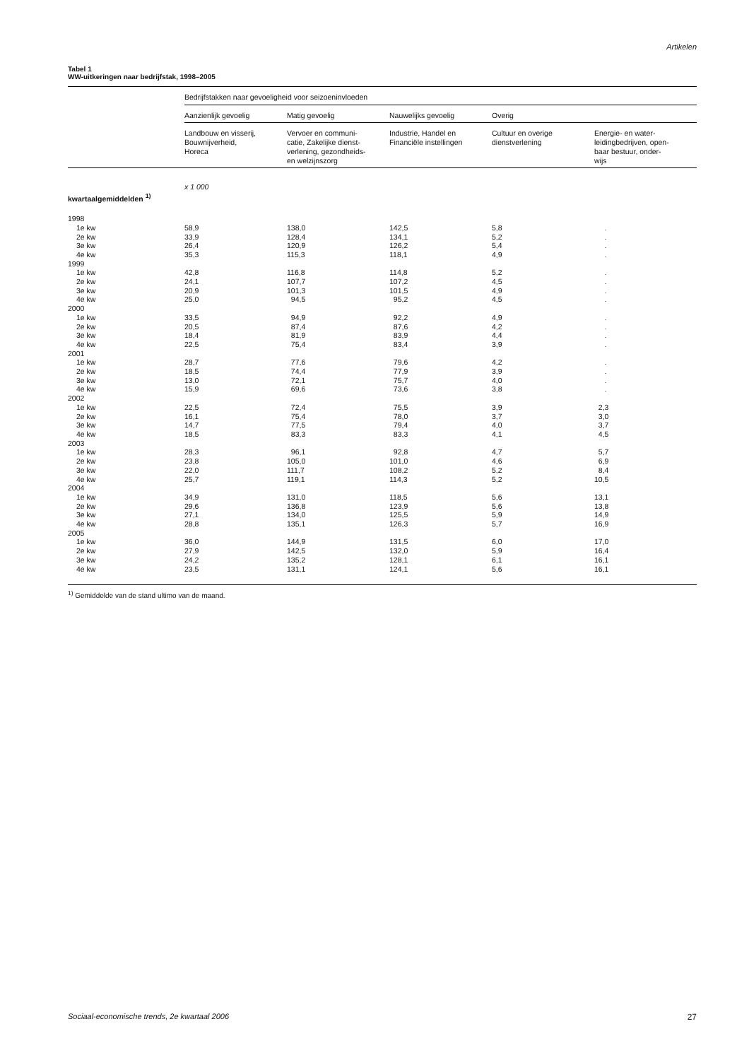Artikelen
Tabel 1
WW-uitkeringen naar bedrijfstak, 1998–2005
| | Bedrijfstakken naar gevoeligheid voor seizoeninvloeden | | | | |
| | Aanzienlijk gevoelig | Matig gevoelig | Nauwelijks gevoelig | Overig | |
| | Landbouw en visserij, Bouwnijverheid, Horeca | Vervoer en communi- catie, Zakelijke dienst- verlening, gezondheids- en welzijnszorg | Industrie, Handel en Financiële instellingen | Cultuur en overige dienstverlening | Energie- en water- leidingbedrijven, open- baar bestuur, onder- wijs |
| | x 1 000 | | | | |
| kwartaalgemiddelden <sup>1)</sup> | | | | | |
| 1998 | | | | | |
| 1e kw | 58,9 | 138,0 | 142,5 | 5,8 | . |
| 2e kw | 33,9 | 128,4 | 134,1 | 5,2 | . |
| 3e kw | 26,4 | 120,9 | 126,2 | 5,4 | . |
| 4e kw | 35,3 | 115,3 | 118,1 | 4,9 | . |
| 1999 | | | | | |
| 1e kw | 42,8 | 116,8 | 114,8 | 5,2 | . |
| 2e kw | 24,1 | 107,7 | 107,2 | 4,5 | . |
| 3e kw | 20,9 | 101,3 | 101,5 | 4,9 | . |
| 4e kw | 25,0 | 94,5 | 95,2 | 4,5 | . |
| 2000 | | | | | |
| 1e kw | 33,5 | 94,9 | 92,2 | 4,9 | . |
| 2e kw | 20,5 | 87,4 | 87,6 | 4,2 | . |
| 3e kw | 18,4 | 81,9 | 83,9 | 4,4 | . |
| 4e kw | 22,5 | 75,4 | 83,4 | 3,9 | . |
| 2001 | | | | | |
| 1e kw | 28,7 | 77,6 | 79,6 | 4,2 | . |
| 2e kw | 18,5 | 74,4 | 77,9 | 3,9 | . |
| 3e kw | 13,0 | 72,1 | 75,7 | 4,0 | . |
| 4e kw | 15,9 | 69,6 | 73,6 | 3,8 | . |
| 2002 | | | | | |
| 1e kw | 22,5 | 72,4 | 75,5 | 3,9 | 2,3 |
| 2e kw | 16,1 | 75,4 | 78,0 | 3,7 | 3,0 |
| 3e kw | 14,7 | 77,5 | 79,4 | 4,0 | 3,7 |
| 4e kw | 18,5 | 83,3 | 83,3 | 4,1 | 4,5 |
| 2003 | | | | | |
| 1e kw | 28,3 | 96,1 | 92,8 | 4,7 | 5,7 |
| 2e kw | 23,8 | 105,0 | 101,0 | 4,6 | 6,9 |
| 3e kw | 22,0 | 111,7 | 108,2 | 5,2 | 8,4 |
| 4e kw | 25,7 | 119,1 | 114,3 | 5,2 | 10,5 |
| 2004 | | | | | |
| 1e kw | 34,9 | 131,0 | 118,5 | 5,6 | 13,1 |
| 2e kw | 29,6 | 136,8 | 123,9 | 5,6 | 13,8 |
| 3e kw | 27,1 | 134,0 | 125,5 | 5,9 | 14,9 |
| 4e kw | 28,8 | 135,1 | 126,3 | 5,7 | 16,9 |
| 2005 | | | | | |
| 1e kw | 36,0 | 144,9 | 131,5 | 6,0 | 17,0 |
| 2e kw | 27,9 | 142,5 | 132,0 | 5,9 | 16,4 |
| 3e kw | 24,2 | 135,2 | 128,1 | 6,1 | 16,1 |
| 4e kw | 23,5 | 131,1 | 124,1 | 5,6 | 16,1 |
<sup>1)</sup> Gemiddelde van de stand ultimo van de maand.
Sociaal-economische trends, 2e kwartaal 2006 27